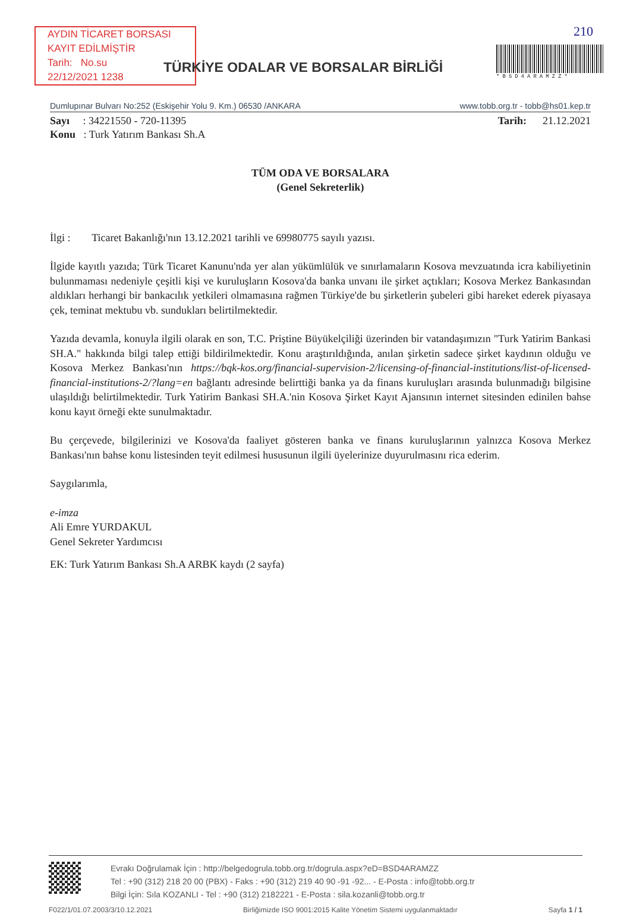AYDIN TİCARET BORSASI
KAYIT EDİLMİŞTİR
Tarih: No.su
22/12/2021 1238
TÜRKİYE ODALAR VE BORSALAR BİRLİĞİ
210
*BSD4ARAMZZ*
Dumlupınar Bulvarı No:252 (Eskişehir Yolu 9. Km.) 06530 /ANKARA www.tobb.org.tr - tobb@hs01.kep.tr
Sayı : 34221550 - 720-11395 Tarih: 21.12.2021
Konu : Turk Yatırım Bankası Sh.A
TÜM ODA VE BORSALARA
(Genel Sekreterlik)
İlgi : Ticaret Bakanlığı'nın 13.12.2021 tarihli ve 69980775 sayılı yazısı.
İlgide kayıtlı yazıda; Türk Ticaret Kanunu'nda yer alan yükümlülük ve sınırlamaların Kosova mevzuatında icra kabiliyetinin bulunmaması nedeniyle çeşitli kişi ve kuruluşların Kosova'da banka unvanı ile şirket açtıkları; Kosova Merkez Bankasından aldıkları herhangi bir bankacılık yetkileri olmamasına rağmen Türkiye'de bu şirketlerin şubeleri gibi hareket ederek piyasaya çek, teminat mektubu vb. sundukları belirtilmektedir.
Yazıda devamla, konuyla ilgili olarak en son, T.C. Priştine Büyükelçiliği üzerinden bir vatandaşımızın "Turk Yatirim Bankasi SH.A." hakkında bilgi talep ettiği bildirilmektedir. Konu araştırıldığında, anılan şirketin sadece şirket kaydının olduğu ve Kosova Merkez Bankası'nın https://bqk-kos.org/financial-supervision-2/licensing-of-financial-institutions/list-of-licensed-financial-institutions-2/?lang=en bağlantı adresinde belirttiği banka ya da finans kuruluşları arasında bulunmadığı bilgisine ulaşıldığı belirtilmektedir. Turk Yatirim Bankasi SH.A.'nin Kosova Şirket Kayıt Ajansının internet sitesinden edinilen bahse konu kayıt örneği ekte sunulmaktadır.
Bu çerçevede, bilgilerinizi ve Kosova'da faaliyet gösteren banka ve finans kuruluşlarının yalnızca Kosova Merkez Bankası'nın bahse konu listesinden teyit edilmesi hususunun ilgili üyelerinize duyurulmasını rica ederim.
Saygılarımla,
e-imza
Ali Emre YURDAKUL
Genel Sekreter Yardımcısı
EK: Turk Yatırım Bankası Sh.A ARBK kaydı (2 sayfa)
Evrakı Doğrulamak İçin : http://belgedogrula.tobb.org.tr/dogrula.aspx?eD=BSD4ARAMZZ
Tel : +90 (312) 218 20 00 (PBX) - Faks : +90 (312) 219 40 90 -91 -92... - E-Posta : info@tobb.org.tr
Bilgi İçin: Sıla KOZANLI - Tel : +90 (312) 2182221 - E-Posta : sila.kozanli@tobb.org.tr
F022/1/01.07.2003/3/10.12.2021 Birliğimizde ISO 9001:2015 Kalite Yönetim Sistemi uygulanmaktadır Sayfa 1 / 1